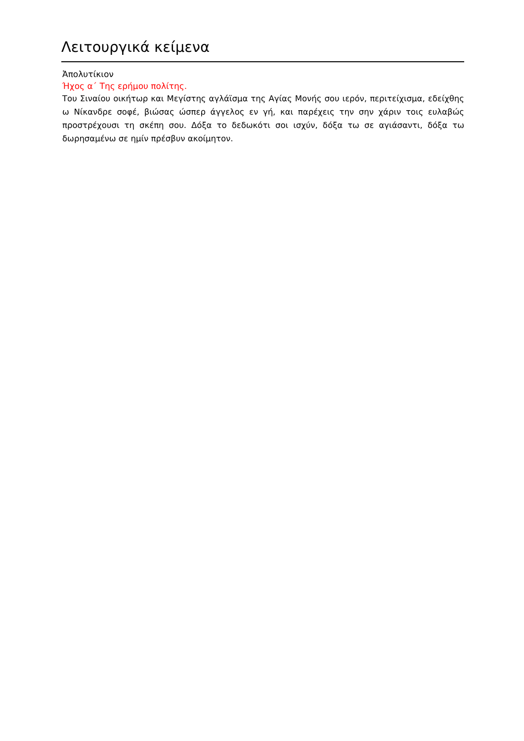Λειτουργικά κείμενα
Ἀπολυτίκιον
Ήχος α΄ Της ερήμου πολίτης.
Του Σιναίου οικήτωρ και Μεγίστης αγλάϊσμα της Αγίας Μονής σου ιερόν, περιτείχισμα, εδείχθης ω Νίκανδρε σοφέ, βιώσας ώσπερ άγγελος εν γή, και παρέχεις την σην χάριν τοις ευλαβώς προστρέχουσι τη σκέπη σου. Δόξα το δεδωκότι σοι ισχύν, δόξα τω σε αγιάσαντι, δόξα τω δωρησαμένω σε ημίν πρέσβυν ακοίμητον.